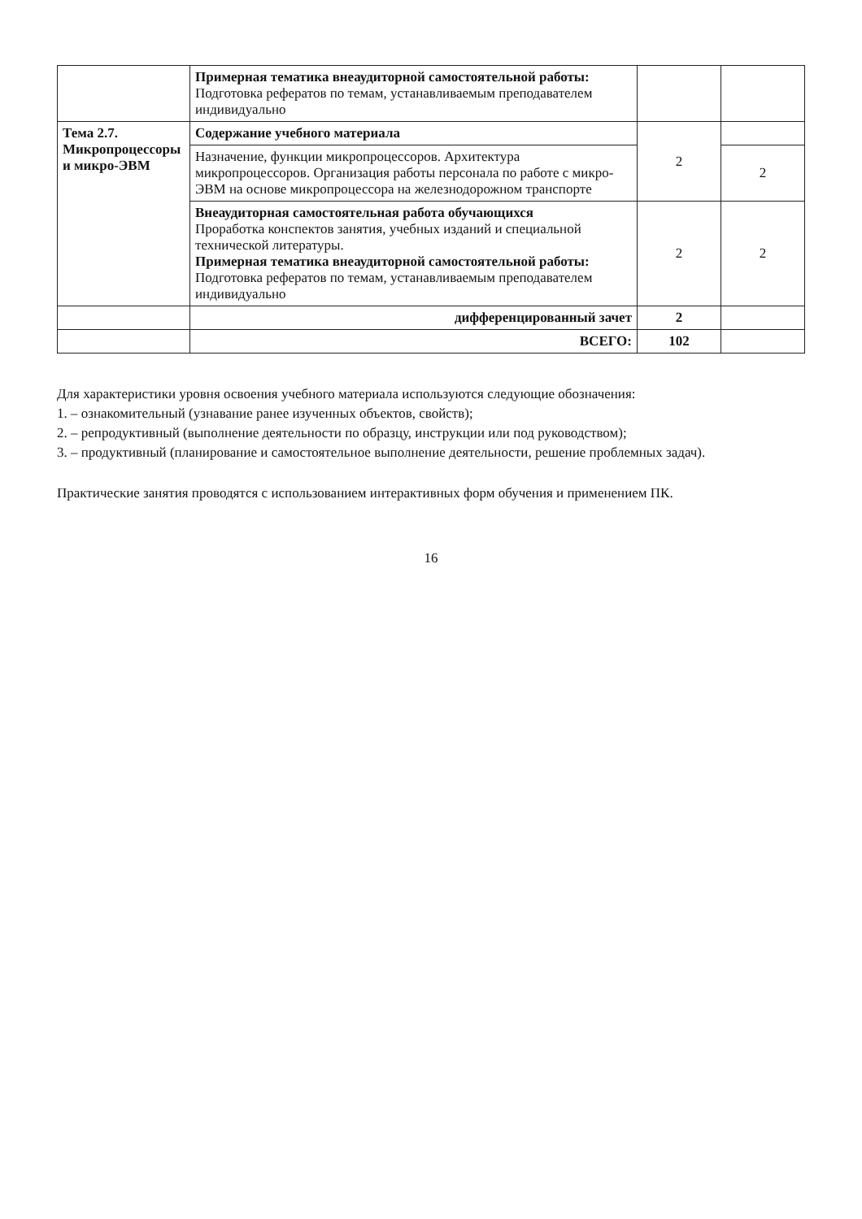| | Примерная тематика внеаудиторной самостоятельной работы: Подготовка рефератов по темам, устанавливаемым преподавателем индивидуально | | |
| Тема 2.7. Микропроцессоры и микро-ЭВМ | Содержание учебного материала | 2 | |
| | Назначение, функции микропроцессоров. Архитектура микропроцессоров. Организация работы персонала по работе с микро-ЭВМ на основе микропроцессора на железнодорожном транспорте | | 2 |
| | Внеаудиторная самостоятельная работа обучающихся Проработка конспектов занятия, учебных изданий и специальной технической литературы. Примерная тематика внеаудиторной самостоятельной работы: Подготовка рефератов по темам, устанавливаемым преподавателем индивидуально | 2 | 2 |
| | дифференцированный зачет | 2 | |
| | ВСЕГО: | 102 | |
Для характеристики уровня освоения учебного материала используются следующие обозначения:
1. – ознакомительный (узнавание ранее изученных объектов, свойств);
2. – репродуктивный (выполнение деятельности по образцу, инструкции или под руководством);
3. – продуктивный (планирование и самостоятельное выполнение деятельности, решение проблемных задач).
Практические занятия проводятся с использованием интерактивных форм обучения и применением ПК.
16